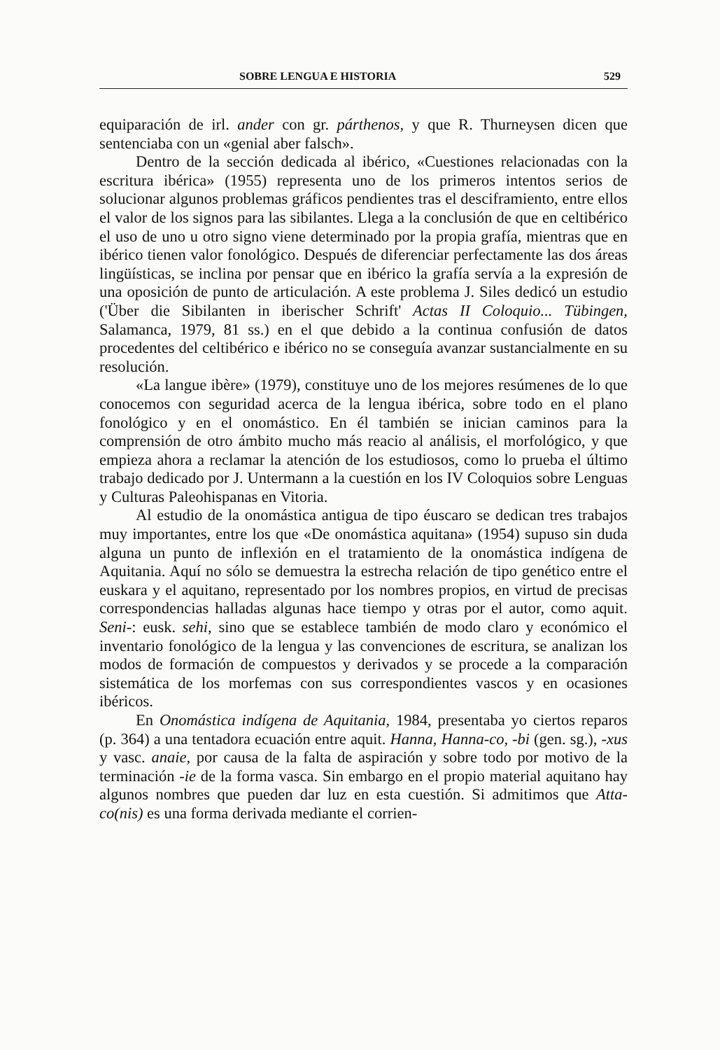SOBRE LENGUA E HISTORIA 529
equiparación de irl. ander con gr. párthenos, y que R. Thurneysen dicen que sentenciaba con un «genial aber falsch».
Dentro de la sección dedicada al ibérico, «Cuestiones relacionadas con la escritura ibérica» (1955) representa uno de los primeros intentos serios de solucionar algunos problemas gráficos pendientes tras el desciframiento, entre ellos el valor de los signos para las sibilantes. Llega a la conclusión de que en celtibérico el uso de uno u otro signo viene determinado por la propia grafía, mientras que en ibérico tienen valor fonológico. Después de diferenciar perfectamente las dos áreas lingüísticas, se inclina por pensar que en ibérico la grafía servía a la expresión de una oposición de punto de articulación. A este problema J. Siles dedicó un estudio ('Über die Sibilanten in iberischer Schrift' Actas II Coloquio... Tübingen, Salamanca, 1979, 81 ss.) en el que debido a la continua confusión de datos procedentes del celtibérico e ibérico no se conseguía avanzar sustancialmente en su resolución.
«La langue ibère» (1979), constituye uno de los mejores resúmenes de lo que conocemos con seguridad acerca de la lengua ibérica, sobre todo en el plano fonológico y en el onomástico. En él también se inician caminos para la comprensión de otro ámbito mucho más reacio al análisis, el morfológico, y que empieza ahora a reclamar la atención de los estudiosos, como lo prueba el último trabajo dedicado por J. Untermann a la cuestión en los IV Coloquios sobre Lenguas y Culturas Paleohispanas en Vitoria.
Al estudio de la onomástica antigua de tipo éuscaro se dedican tres trabajos muy importantes, entre los que «De onomástica aquitana» (1954) supuso sin duda alguna un punto de inflexión en el tratamiento de la onomástica indígena de Aquitania. Aquí no sólo se demuestra la estrecha relación de tipo genético entre el euskara y el aquitano, representado por los nombres propios, en virtud de precisas correspondencias halladas algunas hace tiempo y otras por el autor, como aquit. Seni-: eusk. sehi, sino que se establece también de modo claro y económico el inventario fonológico de la lengua y las convenciones de escritura, se analizan los modos de formación de compuestos y derivados y se procede a la comparación sistemática de los morfemas con sus correspondientes vascos y en ocasiones ibéricos.
En Onomástica indígena de Aquitania, 1984, presentaba yo ciertos reparos (p. 364) a una tentadora ecuación entre aquit. Hanna, Hanna-co, -bi (gen. sg.), -xus y vasc. anaie, por causa de la falta de aspiración y sobre todo por motivo de la terminación -ie de la forma vasca. Sin embargo en el propio material aquitano hay algunos nombres que pueden dar luz en esta cuestión. Si admitimos que Atta-co(nis) es una forma derivada mediante el corrien-